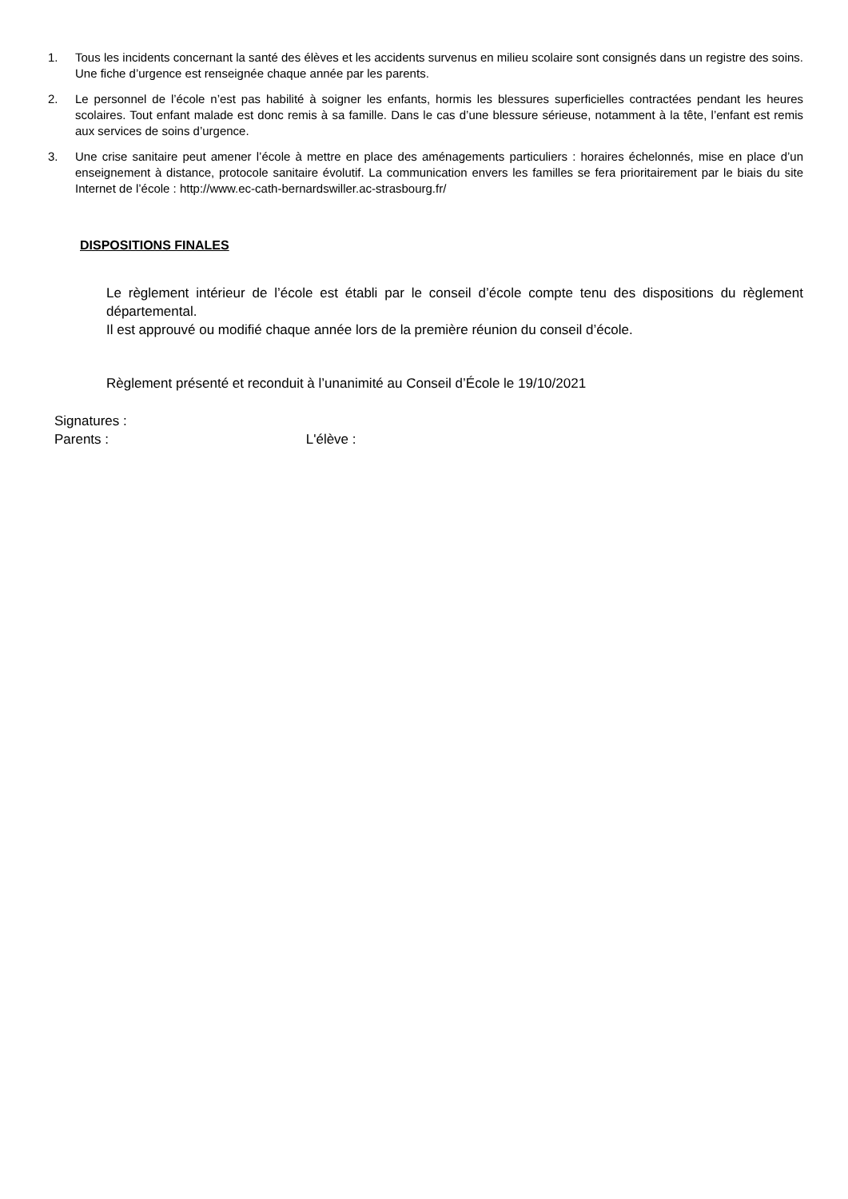1. Tous les incidents concernant la santé des élèves et les accidents survenus en milieu scolaire sont consignés dans un registre des soins. Une fiche d’urgence est renseignée chaque année par les parents.
2. Le personnel de l’école n’est pas habilité à soigner les enfants, hormis les blessures superficielles contractées pendant les heures scolaires. Tout enfant malade est donc remis à sa famille. Dans le cas d’une blessure sérieuse, notamment à la tête, l’enfant est remis aux services de soins d’urgence.
3. Une crise sanitaire peut amener l’école à mettre en place des aménagements particuliers : horaires échelonnés, mise en place d’un enseignement à distance, protocole sanitaire évolutif. La communication envers les familles se fera prioritairement par le biais du site Internet de l’école : http://www.ec-cath-bernardswiller.ac-strasbourg.fr/
DISPOSITIONS FINALES
Le règlement intérieur de l’école est établi par le conseil d’école compte tenu des dispositions du règlement départemental.
Il est approuvé ou modifié chaque année lors de la première réunion du conseil d’école.
Règlement présenté et reconduit à l’unanimité au Conseil d’École le 19/10/2021
Signatures :
Parents : L'élève :